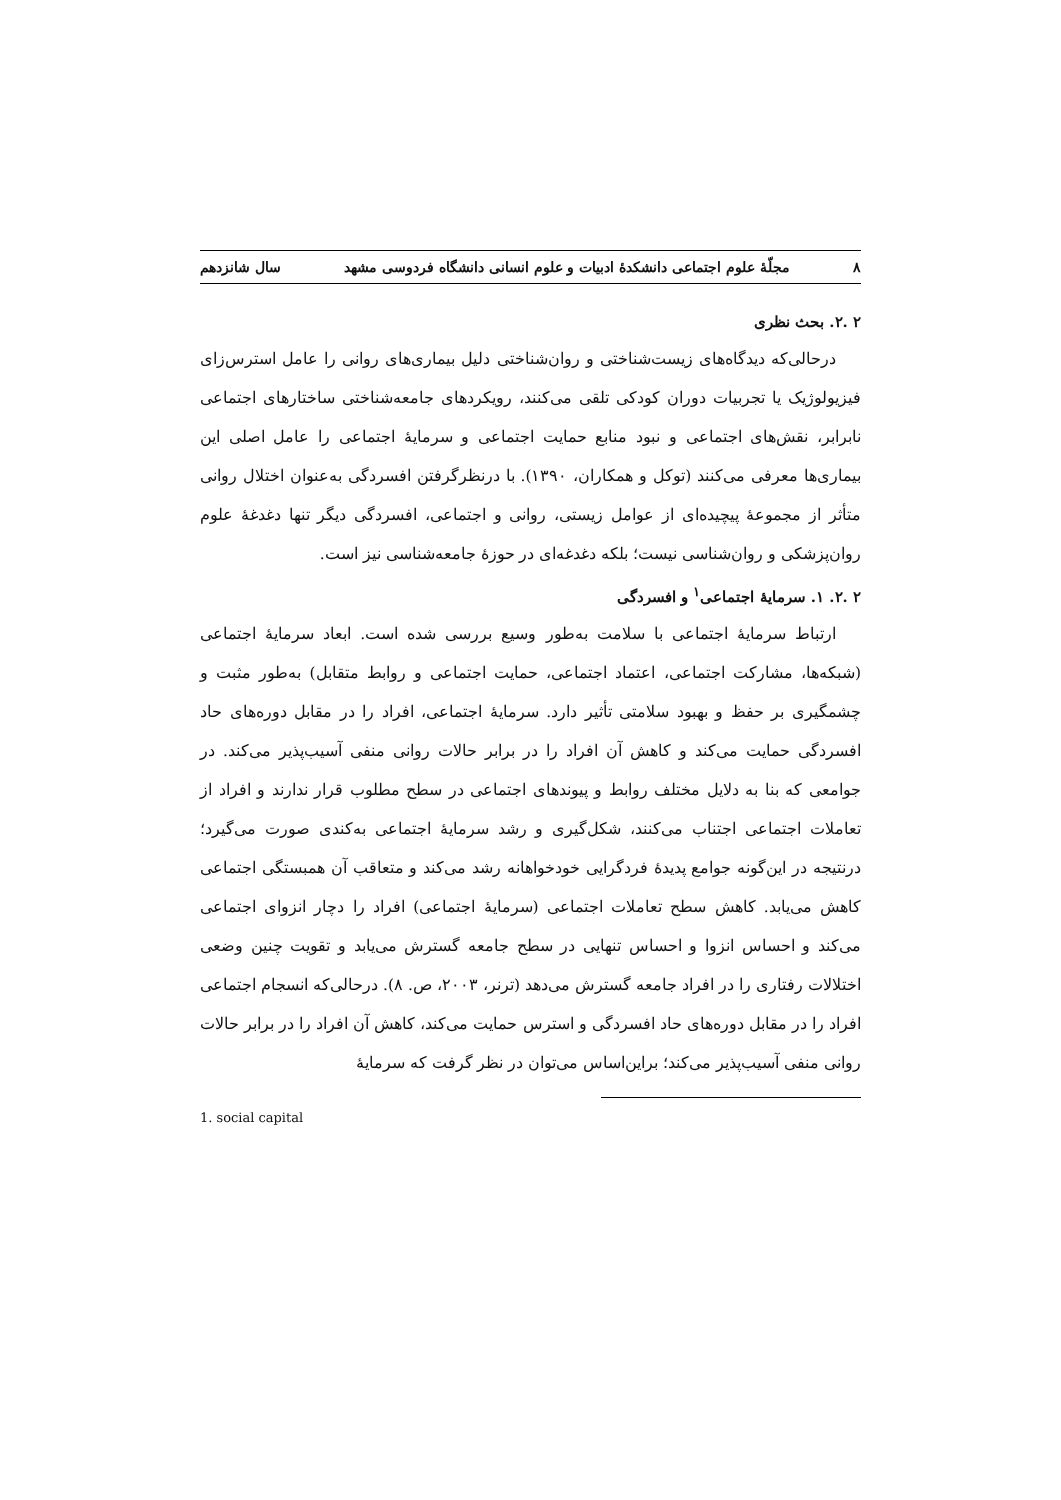۸ مجلّهٔ علوم اجتماعی دانشکدهٔ ادبیات و علوم انسانی دانشگاه فردوسی مشهد سال شانزدهم
۲ .۲. بحث نظری
درحالی‌که دیدگاه‌های زیست‌شناختی و روان‌شناختی دلیل بیماری‌های روانی را عامل استرس‌زای فیزیولوژیک یا تجربیات دوران کودکی تلقی می‌کنند، رویکردهای جامعه‌شناختی ساختارهای اجتماعی نابرابر، نقش‌های اجتماعی و نبود منابع حمایت اجتماعی و سرمایهٔ اجتماعی را عامل اصلی این بیماری‌ها معرفی می‌کنند (توکل و همکاران، ۱۳۹۰). با درنظرگرفتن افسردگی به‌عنوان اختلال روانی متأثر از مجموعهٔ پیچیده‌ای از عوامل زیستی، روانی و اجتماعی، افسردگی دیگر تنها دغدغهٔ علوم روان‌پزشکی و روان‌شناسی نیست؛ بلکه دغدغه‌ای در حوزهٔ جامعه‌شناسی نیز است.
۲ .۲. ۱. سرمایهٔ اجتماعی<sup>۱</sup> و افسردگی
ارتباط سرمایهٔ اجتماعی با سلامت به‌طور وسیع بررسی شده است. ابعاد سرمایهٔ اجتماعی (شبکه‌ها، مشارکت اجتماعی، اعتماد اجتماعی، حمایت اجتماعی و روابط متقابل) به‌طور مثبت و چشمگیری بر حفظ و بهبود سلامتی تأثیر دارد. سرمایهٔ اجتماعی، افراد را در مقابل دوره‌های حاد افسردگی حمایت می‌کند و کاهش آن افراد را در برابر حالات روانی منفی آسیب‌پذیر می‌کند. در جوامعی که بنا به دلایل مختلف روابط و پیوندهای اجتماعی در سطح مطلوب قرار ندارند و افراد از تعاملات اجتماعی اجتناب می‌کنند، شکل‌گیری و رشد سرمایهٔ اجتماعی به‌کندی صورت می‌گیرد؛ درنتیجه در این‌گونه جوامع پدیدهٔ فردگرایی خودخواهانه رشد می‌کند و متعاقب آن همبستگی اجتماعی کاهش می‌یابد. کاهش سطح تعاملات اجتماعی (سرمایهٔ اجتماعی) افراد را دچار انزوای اجتماعی می‌کند و احساس انزوا و احساس تنهایی در سطح جامعه گسترش می‌یابد و تقویت چنین وضعی اختلالات رفتاری را در افراد جامعه گسترش می‌دهد (ترنر، ۲۰۰۳، ص. ۸). درحالی‌که انسجام اجتماعی افراد را در مقابل دوره‌های حاد افسردگی و استرس حمایت می‌کند، کاهش آن افراد را در برابر حالات روانی منفی آسیب‌پذیر می‌کند؛ براین‌اساس می‌توان در نظر گرفت که سرمایهٔ
1. social capital